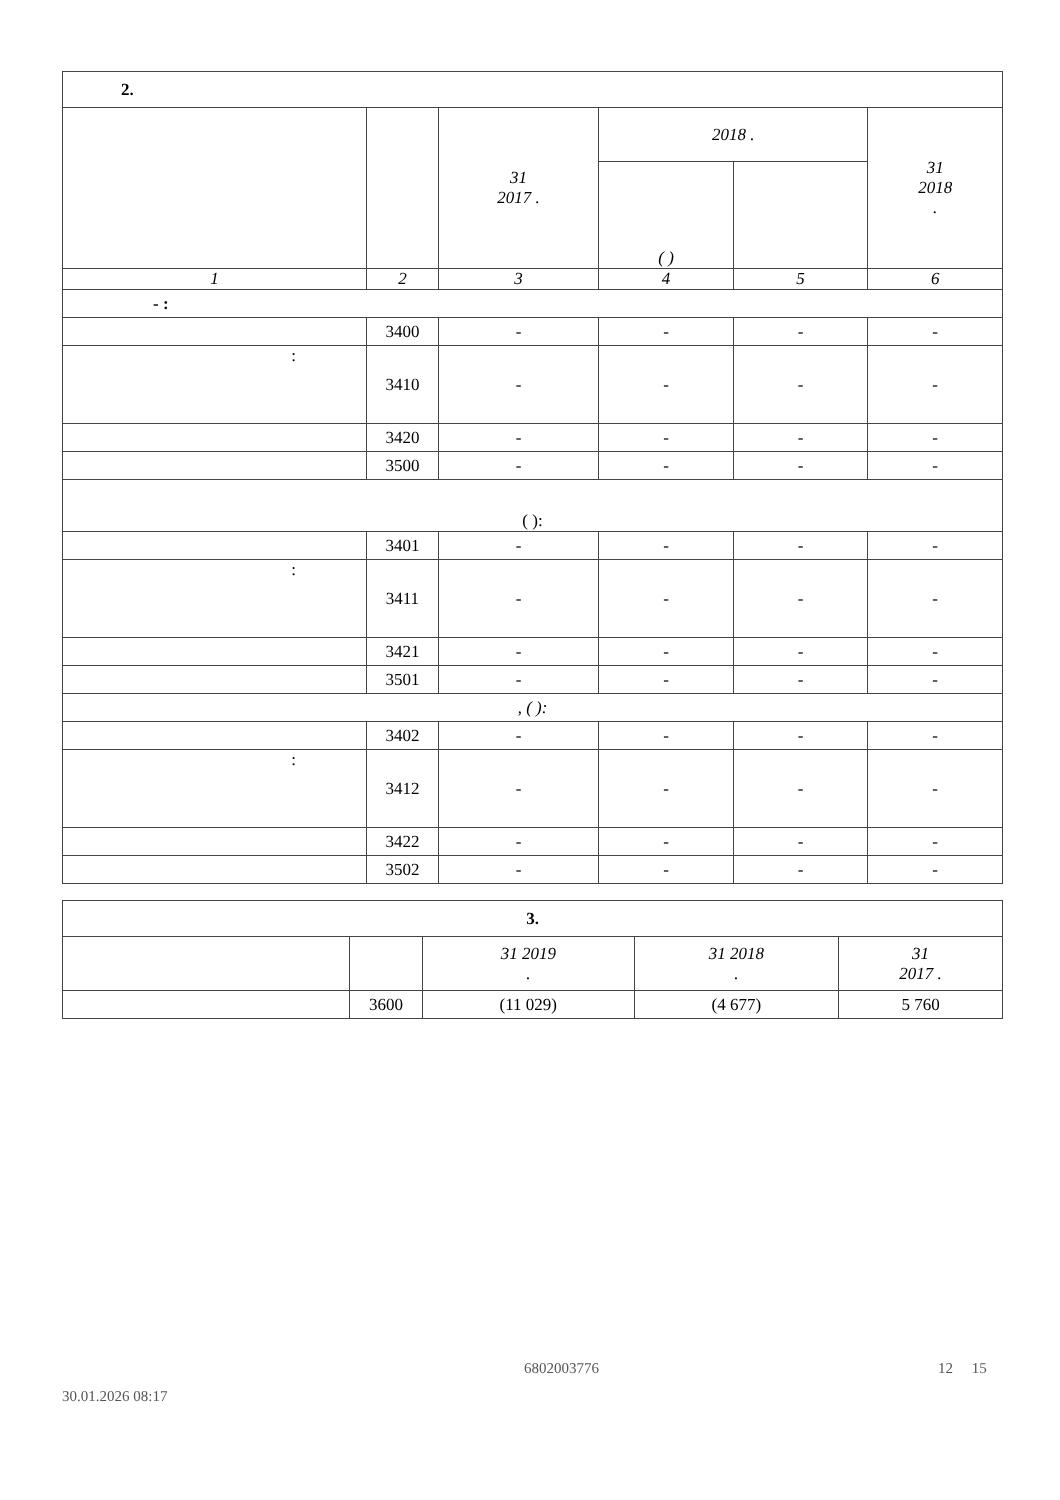| 2. | | | | | |
| | | 31 2017 . | 2018 . | | 31 2018 . |
| | | | ( ) | | |
| 1 | 2 | 3 | 4 | 5 | 6 |
| - : | | | | | |
| | 3400 | - | - | - | - |
| : | 3410 | - | - | - | - |
| | 3420 | - | - | - | - |
| | 3500 | - | - | - | - |
| ( ): | | | | | |
| | 3401 | - | - | - | - |
| : | 3411 | - | - | - | - |
| | 3421 | - | - | - | - |
| | 3501 | - | - | - | - |
| , ( ): | | | | | |
| | 3402 | - | - | - | - |
| : | 3412 | - | - | - | - |
| | 3422 | - | - | - | - |
| | 3502 | - | - | - | - |
| 3. | | | | |
| | | 31 2019 . | 31 2018 . | 31 2017 . |
| | 3600 | (11 029) | (4 677) | 5 760 |
6802003776 12 15
30.01.2026 08:17